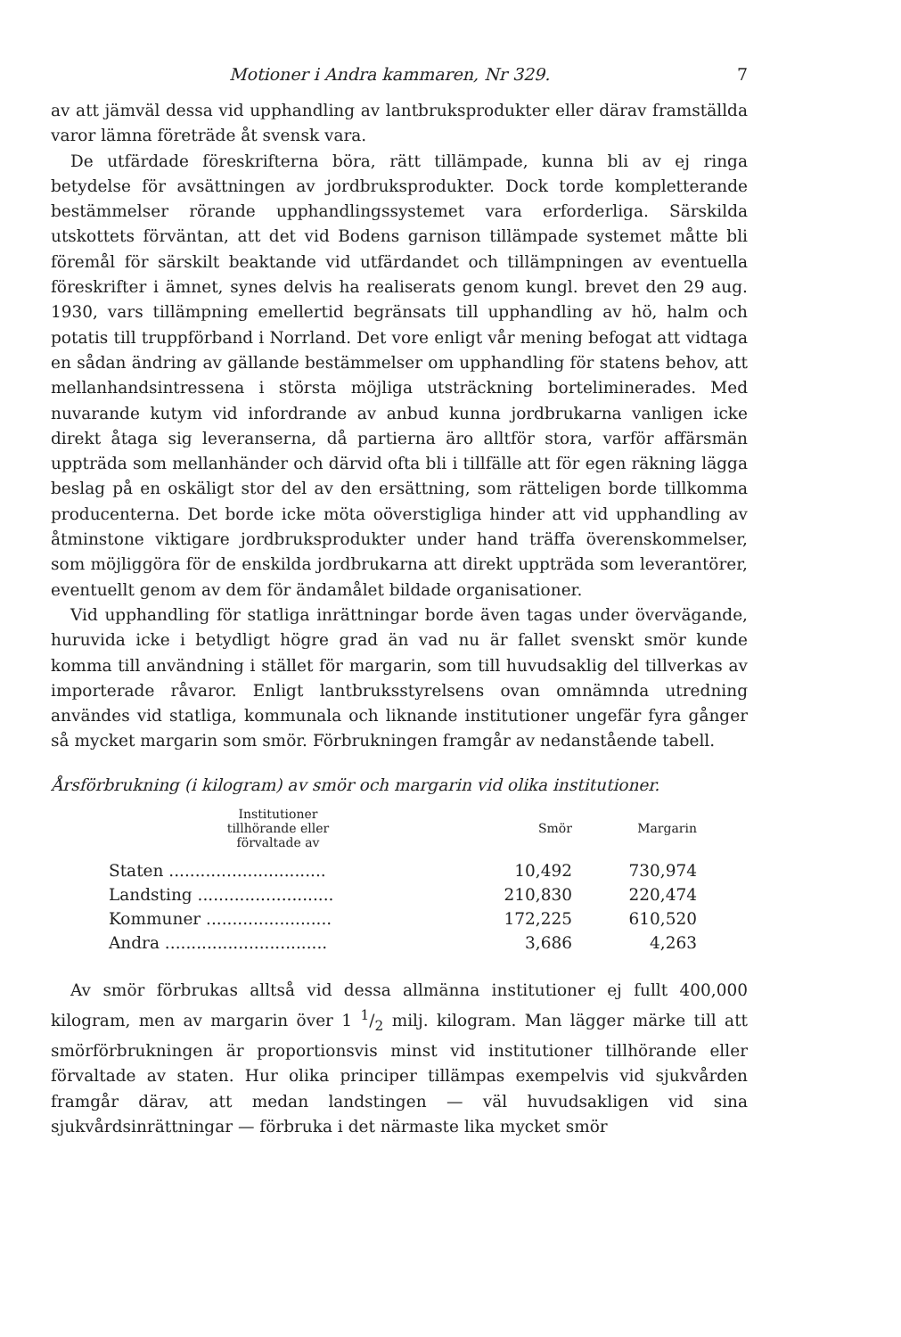Motioner i Andra kammaren, Nr 329. 7
av att jämväl dessa vid upphandling av lantbruksprodukter eller därav framställda varor lämna företräde åt svensk vara.
De utfärdade föreskrifterna böra, rätt tillämpade, kunna bli av ej ringa betydelse för avsättningen av jordbruksprodukter. Dock torde kompletterande bestämmelser rörande upphandlingssystemet vara erforderliga. Särskilda utskottets förväntan, att det vid Bodens garnison tillämpade systemet måtte bli föremål för särskilt beaktande vid utfärdandet och tillämpningen av eventuella föreskrifter i ämnet, synes delvis ha realiserats genom kungl. brevet den 29 aug. 1930, vars tillämpning emellertid begränsats till upphandling av hö, halm och potatis till truppförband i Norrland. Det vore enligt vår mening befogat att vidtaga en sådan ändring av gällande bestämmelser om upphandling för statens behov, att mellanhandsintressena i största möjliga utsträckning borteliminerades. Med nuvarande kutym vid infordrande av anbud kunna jordbrukarna vanligen icke direkt åtaga sig leveranserna, då partierna äro alltför stora, varför affärsmän uppträda som mellanhänder och därvid ofta bli i tillfälle att för egen räkning lägga beslag på en oskäligt stor del av den ersättning, som rätteligen borde tillkomma producenterna. Det borde icke möta oöverstigliga hinder att vid upphandling av åtminstone viktigare jordbruksprodukter under hand träffa överenskommelser, som möjliggöra för de enskilda jordbrukarna att direkt uppträda som leverantörer, eventuellt genom av dem för ändamålet bildade organisationer.
Vid upphandling för statliga inrättningar borde även tagas under övervägande, huruvida icke i betydligt högre grad än vad nu är fallet svenskt smör kunde komma till användning i stället för margarin, som till huvudsaklig del tillverkas av importerade råvaror. Enligt lantbruksstyrelsens ovan omnämnda utredning användes vid statliga, kommunala och liknande institutioner ungefär fyra gånger så mycket margarin som smör. Förbrukningen framgår av nedanstående tabell.
Årsförbrukning (i kilogram) av smör och margarin vid olika institutioner.
| Institutioner tillhörande eller förvaltade av | Smör | Margarin |
| --- | --- | --- |
| Staten .............................. | 10,492 | 730,974 |
| Landsting .......................... | 210,830 | 220,474 |
| Kommuner ........................ | 172,225 | 610,520 |
| Andra ............................... | 3,686 | 4,263 |
Av smör förbrukas alltså vid dessa allmänna institutioner ej fullt 400,000 kilogram, men av margarin över 1 1/2 milj. kilogram. Man lägger märke till att smörförbrukningen är proportionsvis minst vid institutioner tillhörande eller förvaltade av staten. Hur olika principer tillämpas exempelvis vid sjukvården framgår därav, att medan landstingen — väl huvudsakligen vid sina sjukvårdsinrättningar — förbruka i det närmaste lika mycket smör